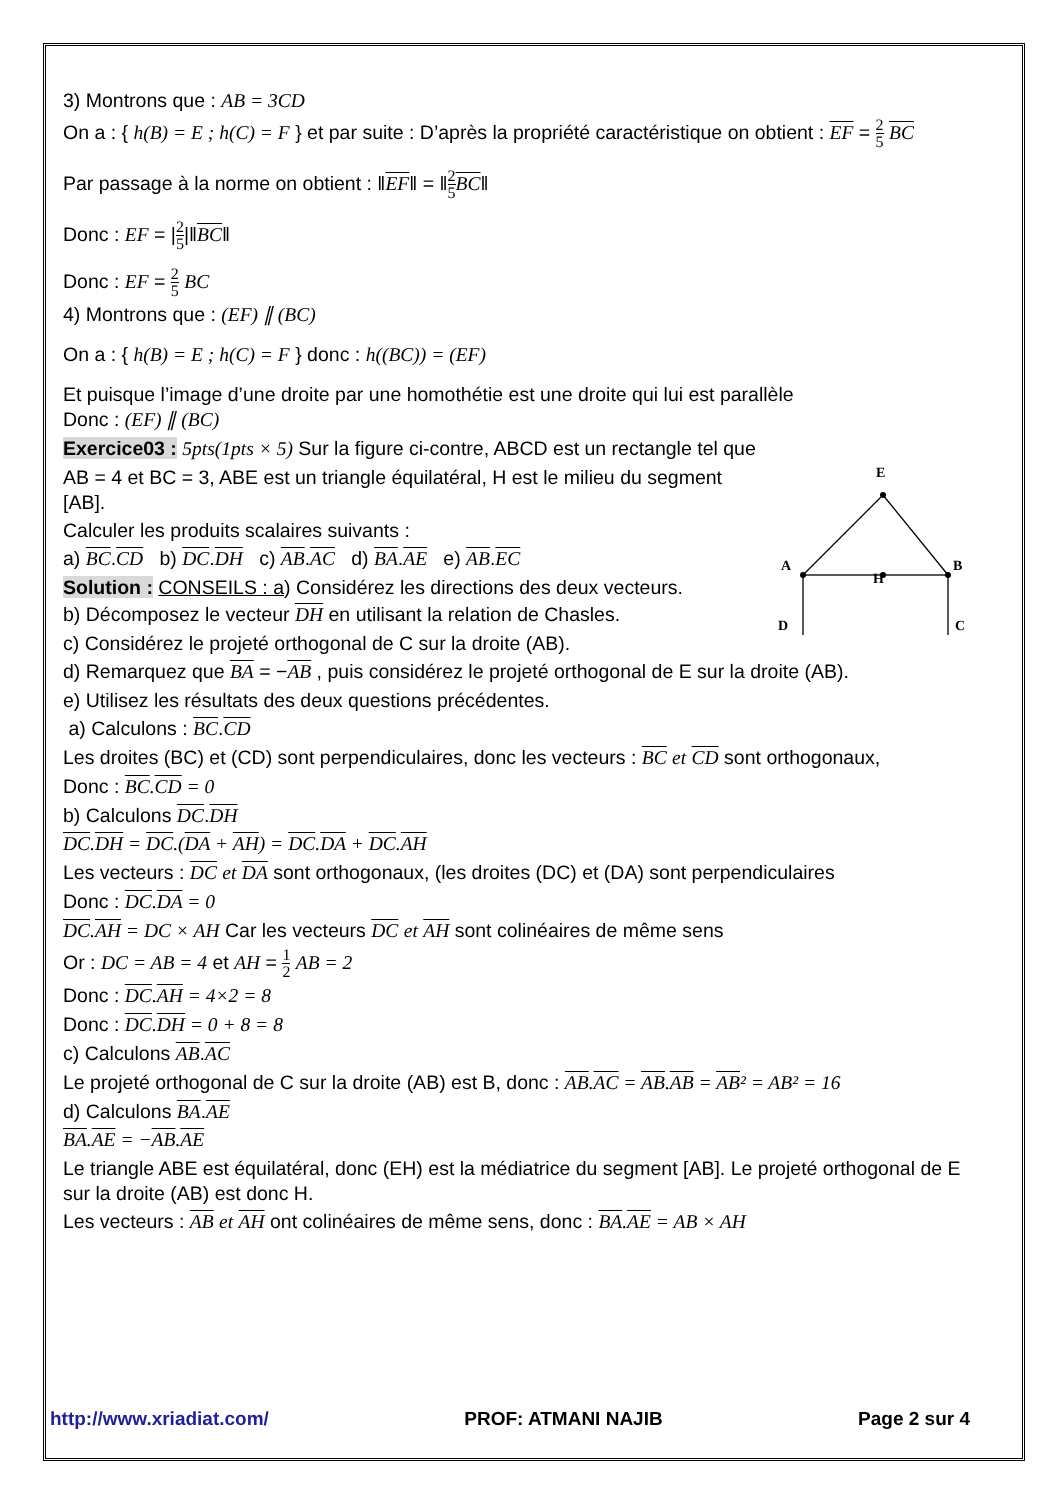3) Montrons que : AB = 3CD
On a : { h(B) = E ; h(C) = F } et par suite : D’après la propriété caractéristique on obtient : EF = 2 5 BC
Par passage à la norme on obtient : ‖EF‖ = ‖2 5 BC‖
Donc : EF = |2 5|‖BC‖
Donc : EF = 2 5 BC
4) Montrons que : (EF) ∥ (BC)
On a : { h(B) = E ; h(C) = F } donc : h((BC)) = (EF)
Et puisque l’image d’une droite par une homothétie est une droite qui lui est parallèle
Donc : (EF) ∥ (BC)
Exercice03 : 5pts(1pts × 5) Sur la figure ci-contre, ABCD est un rectangle tel que
E
A
B
H
D
C
AB = 4 et BC = 3, ABE est un triangle équilatéral, H est le milieu du segment [AB].
Calculer les produits scalaires suivants :
a) BC.CD b) DC.DH c) AB.AC d) BA.AE e) AB.EC
Solution : CONSEILS : a) Considérez les directions des deux vecteurs.
b) Décomposez le vecteur DH en utilisant la relation de Chasles.
c) Considérez le projeté orthogonal de C sur la droite (AB).
d) Remarquez que BA = −AB , puis considérez le projeté orthogonal de E sur la droite (AB).
e) Utilisez les résultats des deux questions précédentes.
a) Calculons : BC.CD
Les droites (BC) et (CD) sont perpendiculaires, donc les vecteurs : BC et CD sont orthogonaux,
Donc : BC.CD = 0
b) Calculons DC.DH
DC.DH = DC.(DA + AH) = DC.DA + DC.AH
Les vecteurs : DC et DA sont orthogonaux, (les droites (DC) et (DA) sont perpendiculaires
Donc : DC.DA = 0
DC.AH = DC × AH Car les vecteurs DC et AH sont colinéaires de même sens
Or : DC = AB = 4 et AH = 1 2 AB = 2
Donc : DC.AH = 4×2 = 8
Donc : DC.DH = 0 + 8 = 8
c) Calculons AB.AC
Le projeté orthogonal de C sur la droite (AB) est B, donc : AB.AC = AB.AB = AB² = AB² = 16
d) Calculons BA.AE
BA.AE = −AB.AE
Le triangle ABE est équilatéral, donc (EH) est la médiatrice du segment [AB]. Le projeté orthogonal de E sur la droite (AB) est donc H.
Les vecteurs : AB et AH ont colinéaires de même sens, donc : BA.AE = AB × AH
http://www.xriadiat.com/ PROF: ATMANI NAJIB Page 2 sur 4